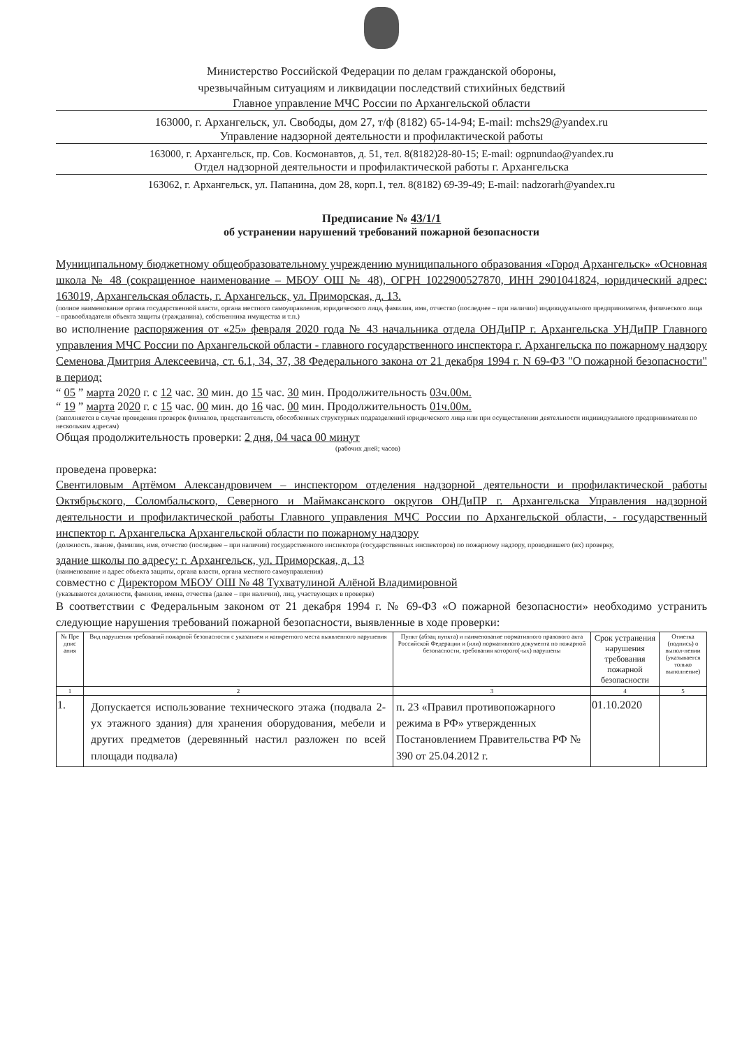Министерство Российской Федерации по делам гражданской обороны,
чрезвычайным ситуациям и ликвидации последствий стихийных бедствий
Главное управление МЧС России по Архангельской области
163000, г. Архангельск, ул. Свободы, дом 27, т/ф (8182) 65-14-94; E-mail: mchs29@yandex.ru
Управление надзорной деятельности и профилактической работы
163000, г. Архангельск, пр. Сов. Космонавтов, д. 51, тел. 8(8182)28-80-15; E-mail: ogpnundao@yandex.ru
Отдел надзорной деятельности и профилактической работы г. Архангельска
163062, г. Архангельск, ул. Папанина, дом 28, корп.1, тел. 8(8182) 69-39-49; E-mail: nadzorarh@yandex.ru
Предписание № 43/1/1
об устранении нарушений требований пожарной безопасности
Муниципальному бюджетному общеобразовательному учреждению муниципального образования «Город Архангельск» «Основная школа № 48 (сокращенное наименование – МБОУ ОШ № 48), ОГРН 1022900527870, ИНН 2901041824, юридический адрес: 163019, Архангельская область, г. Архангельск, ул. Приморская, д. 13.
(полное наименование органа государственной власти, органа местного самоуправления, юридического лица, фамилия, имя, отчество (последнее – при наличии) индивидуального предпринимателя, физического лица – правообладателя объекта защиты (гражданина), собственника имущества и т.п.)
во исполнение распоряжения от «25» февраля 2020 года № 43 начальника отдела ОНДиПР г. Архангельска УНДиПР Главного управления МЧС России по Архангельской области - главного государственного инспектора г. Архангельска по пожарному надзору Семенова Дмитрия Алексеевича, ст. 6.1, 34, 37, 38 Федерального закона от 21 декабря 1994 г. N 69-ФЗ "О пожарной безопасности" в период:
“ 05 ” марта 2020 г. с 12 час. 30 мин. до 15 час. 30 мин. Продолжительность 03ч.00м.
“ 19 ” марта 2020 г. с 15 час. 00 мин. до 16 час. 00 мин. Продолжительность 01ч.00м.
(заполняется в случае проведения проверок филиалов, представительств, обособленных структурных подразделений юридического лица или при осуществлении деятельности индивидуального предпринимателя по нескольким адресам)
Общая продолжительность проверки: 2 дня, 04 часа 00 минут
(рабочих дней; часов)
проведена проверка:
Свентиловым Артёмом Александровичем – инспектором отделения надзорной деятельности и профилактической работы Октябрьского, Соломбальского, Северного и Маймаксанского округов ОНДиПР г. Архангельска Управления надзорной деятельности и профилактической работы Главного управления МЧС России по Архангельской области, - государственный инспектор г. Архангельска Архангельской области по пожарному надзору
(должность, звание, фамилия, имя, отчество (последнее – при наличии) государственного инспектора (государственных инспекторов) по пожарному надзору, проводившего (их) проверку,
здание школы по адресу: г. Архангельск, ул. Приморская, д. 13
(наименование и адрес объекта защиты, органа власти, органа местного самоуправления)
совместно с Директором МБОУ ОШ № 48 Тухватулиной Алёной Владимировной
(указываются должности, фамилии, имена, отчества (далее – при наличии), лиц, участвующих в проверке)
В соответствии с Федеральным законом от 21 декабря 1994 г. № 69-ФЗ «О пожарной безопасности» необходимо устранить следующие нарушения требований пожарной безопасности, выявленные в ходе проверки:
| № Пре дпис ания | Вид нарушения требований пожарной безопасности с указанием и конкретного места выявленного нарушения | Пункт (абзац пункта) и наименование нормативного правового акта Российской Федерации и (или) нормативного документа по пожарной безопасности, требования которого(-ых) нарушены | Срок устранения нарушения требования пожарной безопасности | Отметка (подпись) о выпол-нении (указывается только выполнение) |
| --- | --- | --- | --- | --- |
| 1 | 2 | 3 | 4 | 5 |
| 1. | Допускается использование технического этажа (подвала 2-ух этажного здания) для хранения оборудования, мебели и других предметов (деревянный настил разложен по всей площади подвала) | п. 23 «Правил противопожарного режима в РФ» утвержденных Постановлением Правительства РФ № 390 от 25.04.2012 г. | 01.10.2020 | |